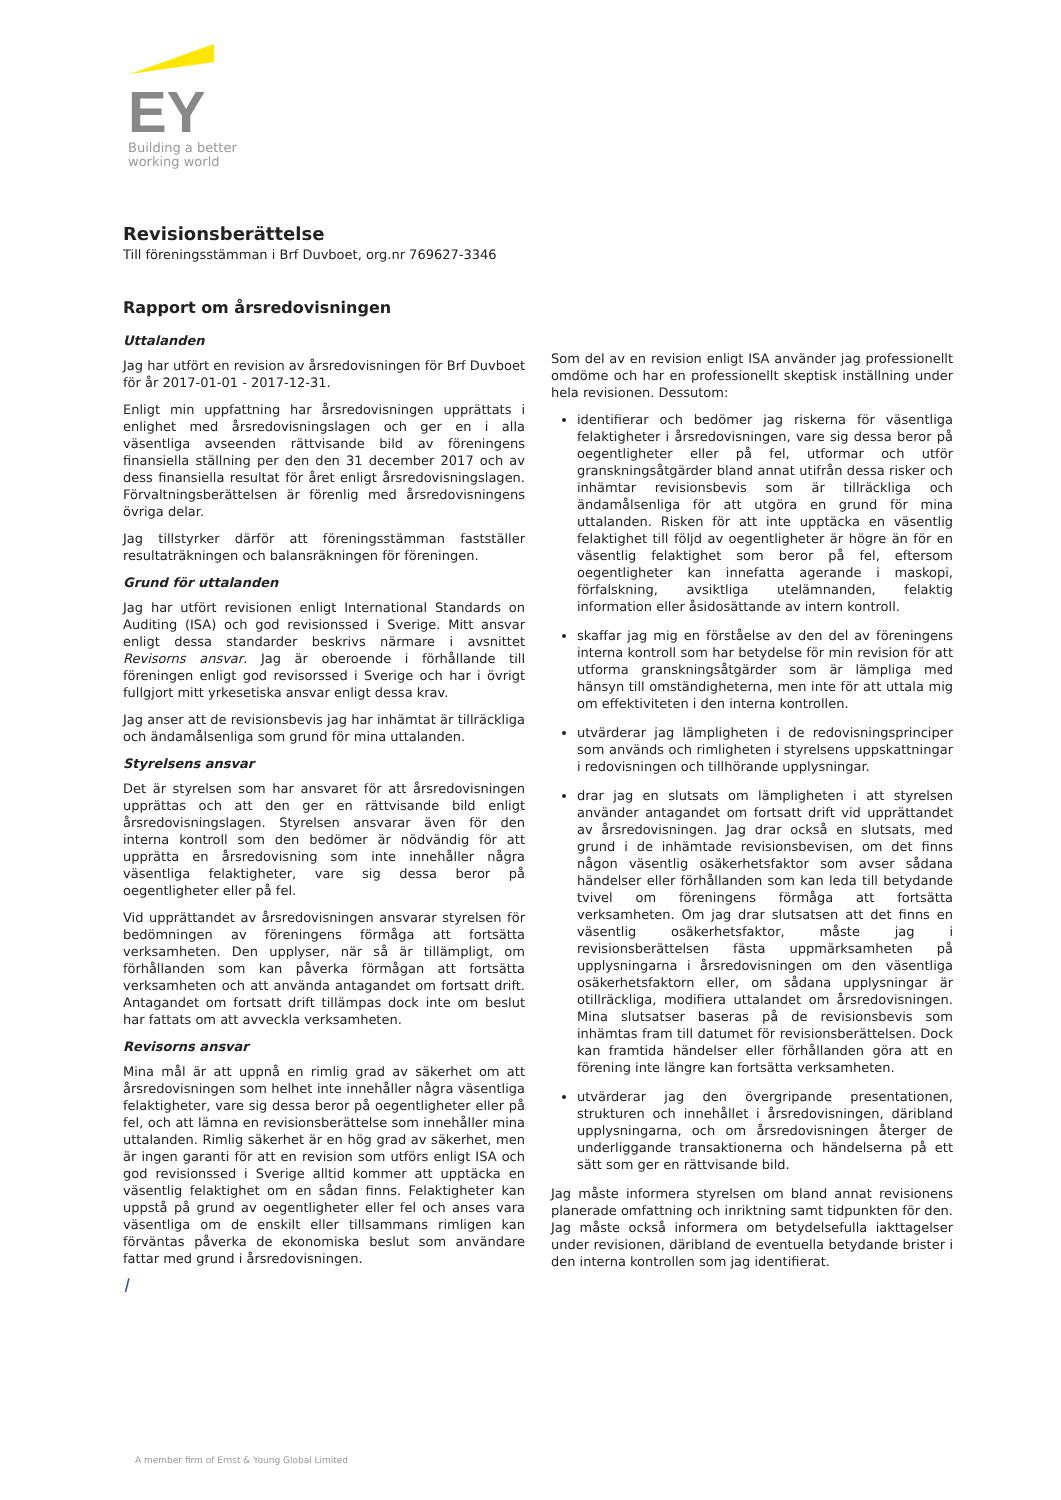EY
Building a better
working world
Revisionsberättelse
Till föreningsstämman i Brf Duvboet, org.nr 769627-3346
Rapport om årsredovisningen
Uttalanden
Jag har utfört en revision av årsredovisningen för Brf Duvboet för år 2017-01-01 - 2017-12-31.
Enligt min uppfattning har årsredovisningen upprättats i enlighet med årsredovisningslagen och ger en i alla väsentliga avseenden rättvisande bild av föreningens finansiella ställning per den den 31 december 2017 och av dess finansiella resultat för året enligt årsredovisningslagen. Förvaltningsberättelsen är förenlig med årsredovisningens övriga delar.
Jag tillstyrker därför att föreningsstämman fastställer resultaträkningen och balansräkningen för föreningen.
Grund för uttalanden
Jag har utfört revisionen enligt International Standards on Auditing (ISA) och god revisionssed i Sverige. Mitt ansvar enligt dessa standarder beskrivs närmare i avsnittet Revisorns ansvar. Jag är oberoende i förhållande till föreningen enligt god revisorssed i Sverige och har i övrigt fullgjort mitt yrkesetiska ansvar enligt dessa krav.
Jag anser att de revisionsbevis jag har inhämtat är tillräckliga och ändamålsenliga som grund för mina uttalanden.
Styrelsens ansvar
Det är styrelsen som har ansvaret för att årsredovisningen upprättas och att den ger en rättvisande bild enligt årsredovisningslagen. Styrelsen ansvarar även för den interna kontroll som den bedömer är nödvändig för att upprätta en årsredovisning som inte innehåller några väsentliga felaktigheter, vare sig dessa beror på oegentligheter eller på fel.
Vid upprättandet av årsredovisningen ansvarar styrelsen för bedömningen av föreningens förmåga att fortsätta verksamheten. Den upplyser, när så är tillämpligt, om förhållanden som kan påverka förmågan att fortsätta verksamheten och att använda antagandet om fortsatt drift. Antagandet om fortsatt drift tillämpas dock inte om beslut har fattats om att avveckla verksamheten.
Revisorns ansvar
Mina mål är att uppnå en rimlig grad av säkerhet om att årsredovisningen som helhet inte innehåller några väsentliga felaktigheter, vare sig dessa beror på oegentligheter eller på fel, och att lämna en revisionsberättelse som innehåller mina uttalanden. Rimlig säkerhet är en hög grad av säkerhet, men är ingen garanti för att en revision som utförs enligt ISA och god revisionssed i Sverige alltid kommer att upptäcka en väsentlig felaktighet om en sådan finns. Felaktigheter kan uppstå på grund av oegentligheter eller fel och anses vara väsentliga om de enskilt eller tillsammans rimligen kan förväntas påverka de ekonomiska beslut som användare fattar med grund i årsredovisningen.
l
Som del av en revision enligt ISA använder jag professionellt omdöme och har en professionellt skeptisk inställning under hela revisionen. Dessutom:
identifierar och bedömer jag riskerna för väsentliga felaktigheter i årsredovisningen, vare sig dessa beror på oegentligheter eller på fel, utformar och utför granskningsåtgärder bland annat utifrån dessa risker och inhämtar revisionsbevis som är tillräckliga och ändamålsenliga för att utgöra en grund för mina uttalanden. Risken för att inte upptäcka en väsentlig felaktighet till följd av oegentligheter är högre än för en väsentlig felaktighet som beror på fel, eftersom oegentligheter kan innefatta agerande i maskopi, förfalskning, avsiktliga utelämnanden, felaktig information eller åsidosättande av intern kontroll.
skaffar jag mig en förståelse av den del av föreningens interna kontroll som har betydelse för min revision för att utforma granskningsåtgärder som är lämpliga med hänsyn till omständigheterna, men inte för att uttala mig om effektiviteten i den interna kontrollen.
utvärderar jag lämpligheten i de redovisningsprinciper som används och rimligheten i styrelsens uppskattningar i redovisningen och tillhörande upplysningar.
drar jag en slutsats om lämpligheten i att styrelsen använder antagandet om fortsatt drift vid upprättandet av årsredovisningen. Jag drar också en slutsats, med grund i de inhämtade revisionsbevisen, om det finns någon väsentlig osäkerhetsfaktor som avser sådana händelser eller förhållanden som kan leda till betydande tvivel om föreningens förmåga att fortsätta verksamheten. Om jag drar slutsatsen att det finns en väsentlig osäkerhetsfaktor, måste jag i revisionsberättelsen fästa uppmärksamheten på upplysningarna i årsredovisningen om den väsentliga osäkerhetsfaktorn eller, om sådana upplysningar är otillräckliga, modifiera uttalandet om årsredovisningen. Mina slutsatser baseras på de revisionsbevis som inhämtas fram till datumet för revisionsberättelsen. Dock kan framtida händelser eller förhållanden göra att en förening inte längre kan fortsätta verksamheten.
utvärderar jag den övergripande presentationen, strukturen och innehållet i årsredovisningen, däribland upplysningarna, och om årsredovisningen återger de underliggande transaktionerna och händelserna på ett sätt som ger en rättvisande bild.
Jag måste informera styrelsen om bland annat revisionens planerade omfattning och inriktning samt tidpunkten för den. Jag måste också informera om betydelsefulla iakttagelser under revisionen, däribland de eventuella betydande brister i den interna kontrollen som jag identifierat.
A member firm of Ernst & Young Global Limited